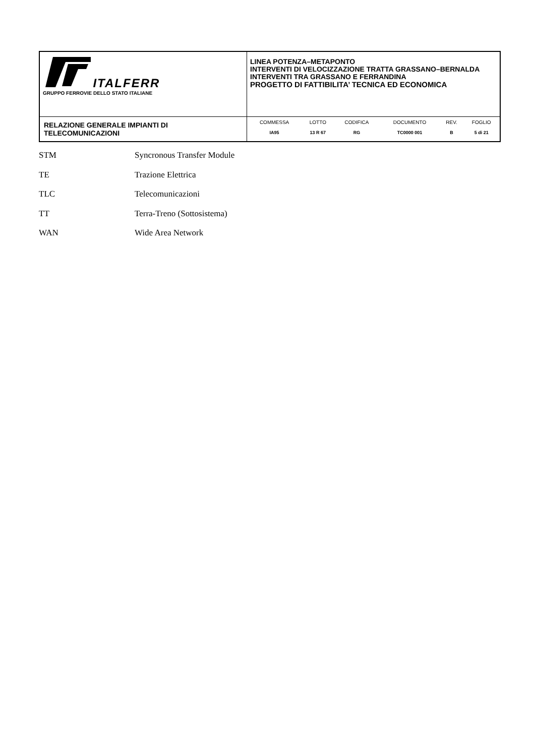| ITALFERR GRUPPO FERROVIE DELLO STATO ITALIANE | LINEA POTENZA–METAPONTO INTERVENTI DI VELOCIZZAZIONE TRATTA GRASSANO–BERNALDA INTERVENTI TRA GRASSANO E FERRANDINA PROGETTO DI FATTIBILITA’ TECNICA ED ECONOMICA |
| RELAZIONE GENERALE IMPIANTI DI TELECOMUNICAZIONI | / COMMESSA / LOTTO / CODIFICA / DOCUMENTO / REV. / FOGLIO / / IA95 / 13 R 67 / RG / TC0000 001 / B / 5 di 21 / |
STM Syncronous Transfer Module
TE Trazione Elettrica
TLC Telecomunicazioni
TT Terra-Treno (Sottosistema)
WAN Wide Area Network